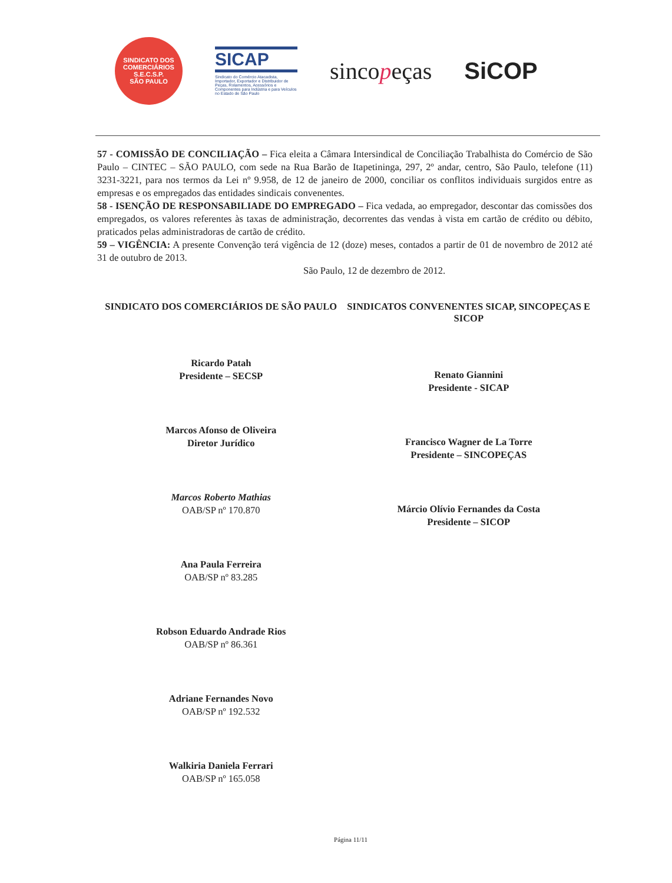SINDICATO DOS COMERCIÁRIOS
S.E.C.S.P.
SÃO PAULO
SICAP
Sindicato do Comércio Atacadista, Importador, Exportador e Distribuidor de Peças, Rolamentos, Acessórios e Componentes para Indústria e para Veículos no Estado de São Paulo
sincopeças SiCOP
57 - COMISSÃO DE CONCILIAÇÃO – Fica eleita a Câmara Intersindical de Conciliação Trabalhista do Comércio de São Paulo – CINTEC – SÃO PAULO, com sede na Rua Barão de Itapetininga, 297, 2º andar, centro, São Paulo, telefone (11) 3231-3221, para nos termos da Lei nº 9.958, de 12 de janeiro de 2000, conciliar os conflitos individuais surgidos entre as empresas e os empregados das entidades sindicais convenentes.
58 - ISENÇÃO DE RESPONSABILIADE DO EMPREGADO – Fica vedada, ao empregador, descontar das comissões dos empregados, os valores referentes às taxas de administração, decorrentes das vendas à vista em cartão de crédito ou débito, praticados pelas administradoras de cartão de crédito.
59 – VIGÊNCIA: A presente Convenção terá vigência de 12 (doze) meses, contados a partir de 01 de novembro de 2012 até 31 de outubro de 2013.
São Paulo, 12 de dezembro de 2012.
SINDICATO DOS COMERCIÁRIOS DE SÃO PAULO
Ricardo Patah
Presidente – SECSP
Marcos Afonso de Oliveira
Diretor Jurídico
Marcos Roberto Mathias
OAB/SP nº 170.870
Ana Paula Ferreira
OAB/SP nº 83.285
Robson Eduardo Andrade Rios
OAB/SP nº 86.361
Adriane Fernandes Novo
OAB/SP nº 192.532
Walkiria Daniela Ferrari
OAB/SP nº 165.058
SINDICATOS CONVENENTES SICAP, SINCOPEÇAS E SICOP
Renato Giannini
Presidente - SICAP
Francisco Wagner de La Torre
Presidente – SINCOPEÇAS
Márcio Olívio Fernandes da Costa
Presidente – SICOP
Página 11/11